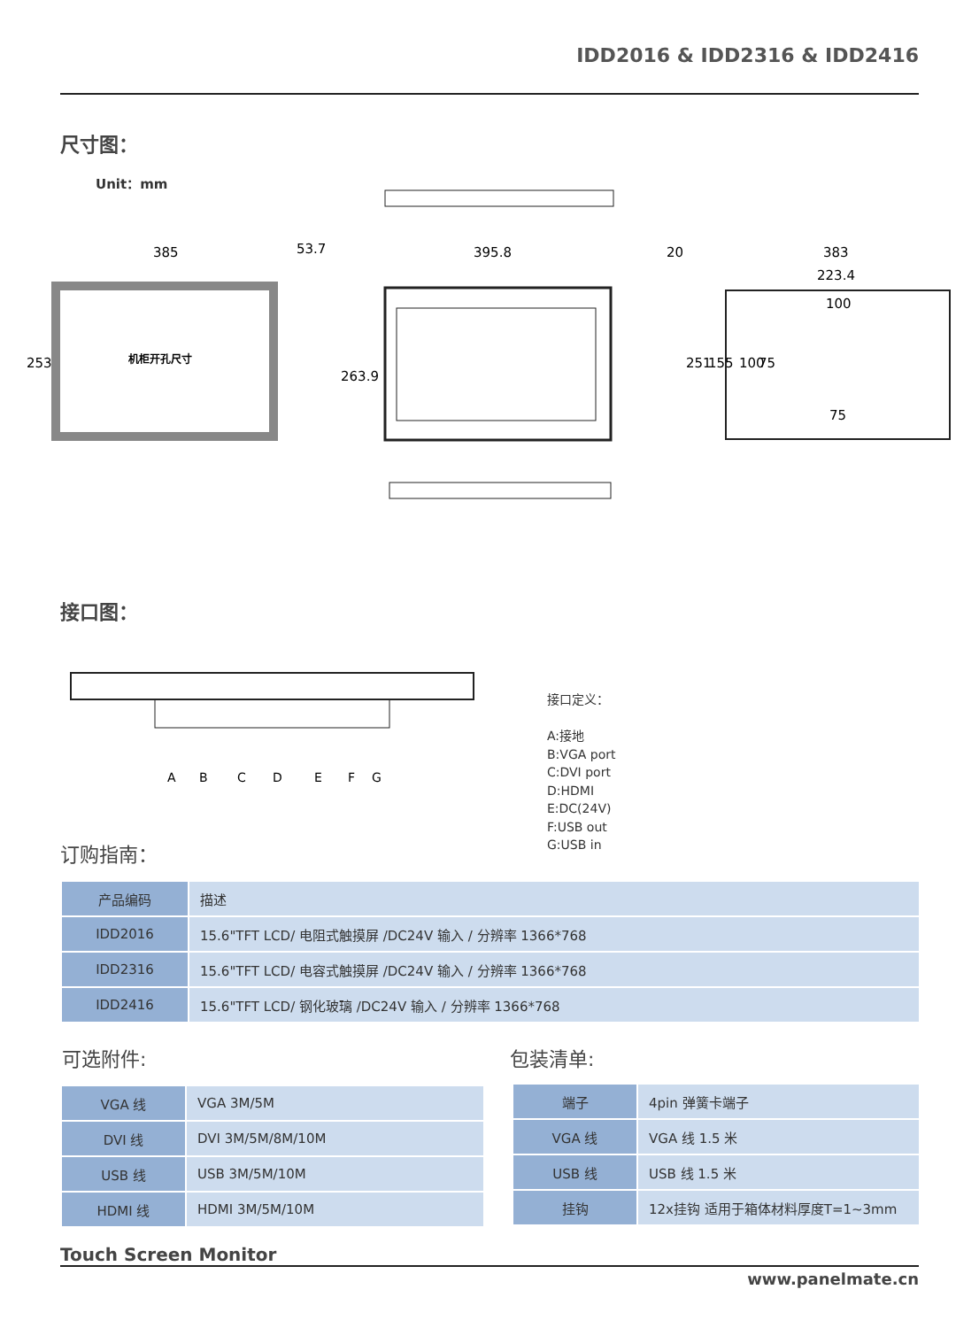IDD2016 & IDD2316 & IDD2416
尺寸图：
Unit：mm
机柜开孔尺寸
385
53.7
395.8
20
383
223.4
100
75
253
263.9
251
155
100
75
接口图：
A
B
C
D
E
F
G
接口定义：
A:接地
B:VGA port
C:DVI port
D:HDMI
E:DC(24V)
F:USB out
G:USB in
订购指南：
| 产品编码 | 描述 |
| IDD2016 | 15.6"TFT LCD/ 电阻式触摸屏 /DC24V 输入 / 分辨率 1366*768 |
| IDD2316 | 15.6"TFT LCD/ 电容式触摸屏 /DC24V 输入 / 分辨率 1366*768 |
| IDD2416 | 15.6"TFT LCD/ 钢化玻璃 /DC24V 输入 / 分辨率 1366*768 |
可选附件: 包装清单:
| VGA 线 | VGA 3M/5M |
| DVI 线 | DVI 3M/5M/8M/10M |
| USB 线 | USB 3M/5M/10M |
| HDMI 线 | HDMI 3M/5M/10M |
| 端子 | 4pin 弹簧卡端子 |
| VGA 线 | VGA 线 1.5 米 |
| USB 线 | USB 线 1.5 米 |
| 挂钩 | 12x挂钩 适用于箱体材料厚度T=1~3mm |
Touch Screen Monitor
www.panelmate.cn